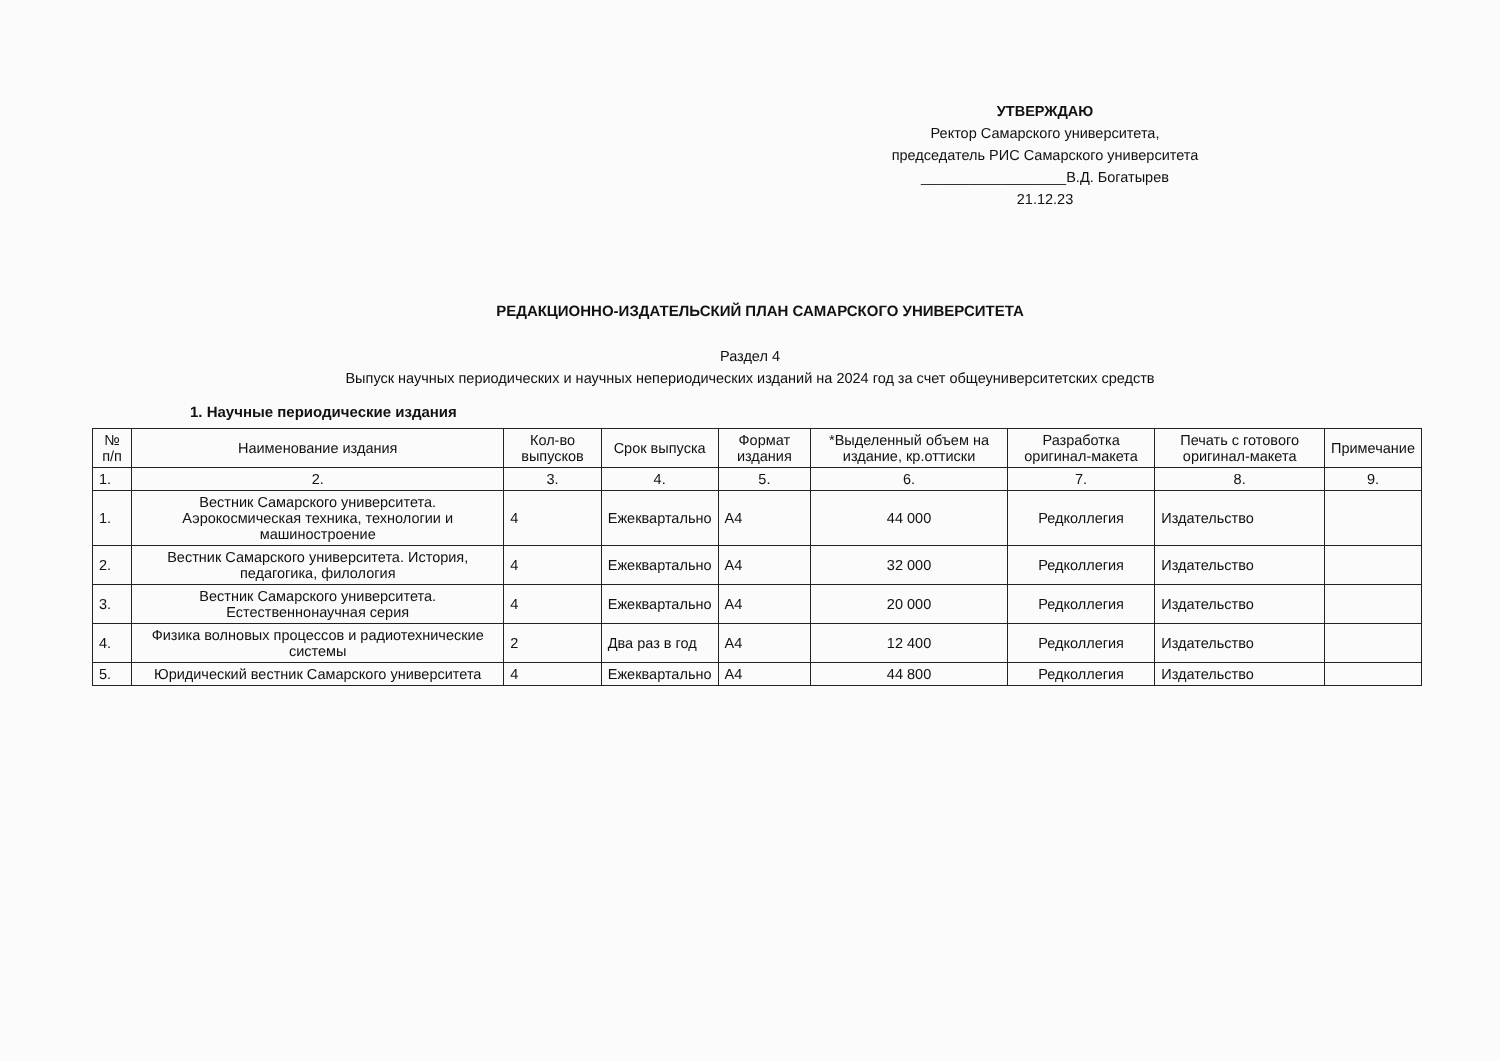УТВЕРЖДАЮ
Ректор Самарского университета,
председатель РИС Самарского университета
__________________В.Д. Богатырев
21.12.23
РЕДАКЦИОННО-ИЗДАТЕЛЬСКИЙ ПЛАН САМАРСКОГО УНИВЕРСИТЕТА
Раздел 4
Выпуск научных периодических и научных непериодических изданий на 2024 год за счет общеуниверситетских средств
1. Научные периодические издания
| № п/п | Наименование издания | Кол-во выпусков | Срок выпуска | Формат издания | *Выделенный объем на издание, кр.оттиски | Разработка оригинал-макета | Печать с готового оригинал-макета | Примечание |
| --- | --- | --- | --- | --- | --- | --- | --- | --- |
| 1. | 2. | 3. | 4. | 5. | 6. | 7. | 8. | 9. |
| 1. | Вестник Самарского университета. Аэрокосмическая техника, технологии и машиностроение | 4 | Ежеквартально | А4 | 44 000 | Редколлегия | Издательство | |
| 2. | Вестник Самарского университета. История, педагогика, филология | 4 | Ежеквартально | А4 | 32 000 | Редколлегия | Издательство | |
| 3. | Вестник Самарского университета. Естественнонаучная серия | 4 | Ежеквартально | А4 | 20 000 | Редколлегия | Издательство | |
| 4. | Физика волновых процессов и радиотехнические системы | 2 | Два раз в год | А4 | 12 400 | Редколлегия | Издательство | |
| 5. | Юридический вестник Самарского университета | 4 | Ежеквартально | А4 | 44 800 | Редколлегия | Издательство | |